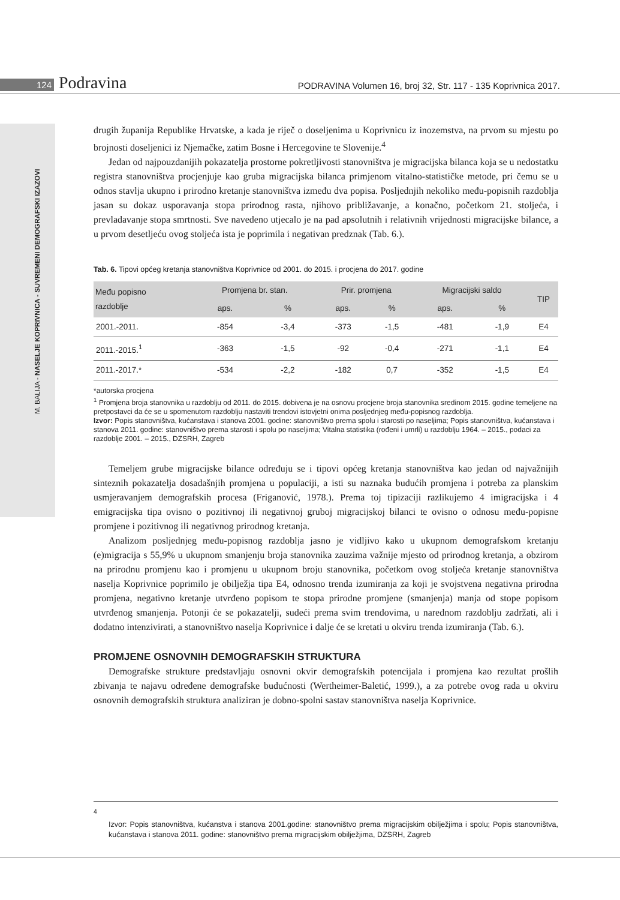124 Podravina PODRAVINA Volumen 16, broj 32, Str. 117 - 135 Koprivnica 2017.
M. BALIJA - NASELJE KOPRIVNICA - SUVREMENI DEMOGRAFSKI IZAZOVI
drugih županija Republike Hrvatske, a kada je riječ o doseljenima u Koprivnicu iz inozemstva, na prvom su mjestu po brojnosti doseljenici iz Njemačke, zatim Bosne i Hercegovine te Slovenije.<sup>4</sup>
Jedan od najpouzdanijih pokazatelja prostorne pokretljivosti stanovništva je migracijska bilanca koja se u nedostatku registra stanovništva procjenjuje kao gruba migracijska bilanca primjenom vitalno-statističke metode, pri čemu se u odnos stavlja ukupno i prirodno kretanje stanovništva između dva popisa. Posljednjih nekoliko među-popisnih razdoblja jasan su dokaz usporavanja stopa prirodnog rasta, njihovo približavanje, a konačno, početkom 21. stoljeća, i prevladavanje stopa smrtnosti. Sve navedeno utjecalo je na pad apsolutnih i relativnih vrijednosti migracijske bilance, a u prvom desetljeću ovog stoljeća ista je poprimila i negativan predznak (Tab. 6.).
Tab. 6. Tipovi općeg kretanja stanovništva Koprivnice od 2001. do 2015. i procjena do 2017. godine
| Među popisno razdoblje | Promjena br. stan. | | Prir. promjena | | Migracijski saldo | | TIP |
| --- | --- | --- | --- | --- | --- | --- | --- |
| | aps. | % | aps. | % | aps. | % | |
| 2001.-2011. | -854 | -3,4 | -373 | -1,5 | -481 | -1,9 | E4 |
| 2011.-2015.<sup>1</sup> | -363 | -1,5 | -92 | -0,4 | -271 | -1,1 | E4 |
| 2011.-2017.* | -534 | -2,2 | -182 | 0,7 | -352 | -1,5 | E4 |
*autorska procjena
<sup>1</sup> Promjena broja stanovnika u razdoblju od 2011. do 2015. dobivena je na osnovu procjene broja stanovnika sredinom 2015. godine temeljene na pretpostavci da će se u spomenutom razdoblju nastaviti trendovi istovjetni onima posljednjeg među-popisnog razdoblja.
Izvor: Popis stanovništva, kućanstava i stanova 2001. godine: stanovništvo prema spolu i starosti po naseljima; Popis stanovništva, kućanstava i stanova 2011. godine: stanovništvo prema starosti i spolu po naseljima; Vitalna statistika (rođeni i umrli) u razdoblju 1964. – 2015., podaci za razdoblje 2001. – 2015., DZSRH, Zagreb
Temeljem grube migracijske bilance određuju se i tipovi općeg kretanja stanovništva kao jedan od najvažnijih sinteznih pokazatelja dosadašnjih promjena u populaciji, a isti su naznaka budućih promjena i potreba za planskim usmjeravanjem demografskih procesa (Friganović, 1978.). Prema toj tipizaciji razlikujemo 4 imigracijska i 4 emigracijska tipa ovisno o pozitivnoj ili negativnoj gruboj migracijskoj bilanci te ovisno o odnosu među-popisne promjene i pozitivnog ili negativnog prirodnog kretanja.
Analizom posljednjeg među-popisnog razdoblja jasno je vidljivo kako u ukupnom demografskom kretanju (e)migracija s 55,9% u ukupnom smanjenju broja stanovnika zauzima važnije mjesto od prirodnog kretanja, a obzirom na prirodnu promjenu kao i promjenu u ukupnom broju stanovnika, početkom ovog stoljeća kretanje stanovništva naselja Koprivnice poprimilo je obilježja tipa E4, odnosno trenda izumiranja za koji je svojstvena negativna prirodna promjena, negativno kretanje utvrđeno popisom te stopa prirodne promjene (smanjenja) manja od stope popisom utvrđenog smanjenja. Potonji će se pokazatelji, sudeći prema svim trendovima, u narednom razdoblju zadržati, ali i dodatno intenzivirati, a stanovništvo naselja Koprivnice i dalje će se kretati u okviru trenda izumiranja (Tab. 6.).
PROMJENE OSNOVNIH DEMOGRAFSKIH STRUKTURA
Demografske strukture predstavljaju osnovni okvir demografskih potencijala i promjena kao rezultat prošlih zbivanja te najavu određene demografske budućnosti (Wertheimer-Baletić, 1999.), a za potrebe ovog rada u okviru osnovnih demografskih struktura analiziran je dobno-spolni sastav stanovništva naselja Koprivnice.
<sup>4</sup>
Izvor: Popis stanovništva, kućanstva i stanova 2001.godine: stanovništvo prema migracijskim obilježjima i spolu; Popis stanovništva, kućanstava i stanova 2011. godine: stanovništvo prema migracijskim obilježjima, DZSRH, Zagreb